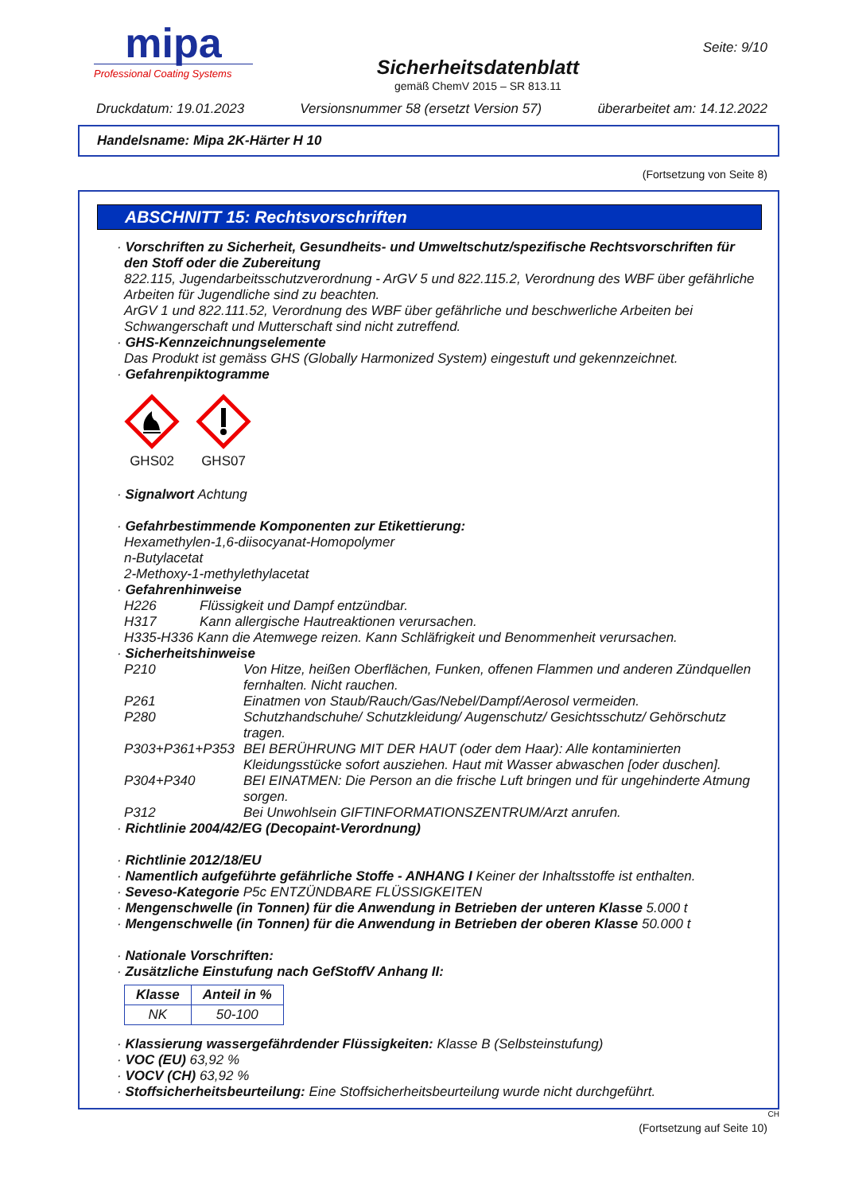mipa
Professional Coating Systems
Sicherheitsdatenblatt
gemäß ChemV 2015 – SR 813.11
Seite: 9/10
Druckdatum: 19.01.2023 Versionsnummer 58 (ersetzt Version 57) überarbeitet am: 14.12.2022
Handelsname: Mipa 2K-Härter H 10
(Fortsetzung von Seite 8)
ABSCHNITT 15: Rechtsvorschriften
· Vorschriften zu Sicherheit, Gesundheits- und Umweltschutz/spezifische Rechtsvorschriften für den Stoff oder die Zubereitung
822.115, Jugendarbeitsschutzverordnung - ArGV 5 und 822.115.2, Verordnung des WBF über gefährliche Arbeiten für Jugendliche sind zu beachten.
ArGV 1 und 822.111.52, Verordnung des WBF über gefährliche und beschwerliche Arbeiten bei Schwangerschaft und Mutterschaft sind nicht zutreffend.
· GHS-Kennzeichnungselemente
Das Produkt ist gemäss GHS (Globally Harmonized System) eingestuft und gekennzeichnet.
· Gefahrenpiktogramme
GHS02
GHS07
· Signalwort Achtung
· Gefahrbestimmende Komponenten zur Etikettierung:
Hexamethylen-1,6-diisocyanat-Homopolymer
n-Butylacetat
2-Methoxy-1-methylethylacetat
· Gefahrenhinweise
H226 Flüssigkeit und Dampf entzündbar. H317 Kann allergische Hautreaktionen verursachen.
H335-H336 Kann die Atemwege reizen. Kann Schläfrigkeit und Benommenheit verursachen.
· Sicherheitshinweise
P210 Von Hitze, heißen Oberflächen, Funken, offenen Flammen und anderen Zündquellen fernhalten. Nicht rauchen. P261 Einatmen von Staub/Rauch/Gas/Nebel/Dampf/Aerosol vermeiden. P280 Schutzhandschuhe/ Schutzkleidung/ Augenschutz/ Gesichtsschutz/ Gehörschutz tragen. P303+P361+P353 BEI BERÜHRUNG MIT DER HAUT (oder dem Haar): Alle kontaminierten Kleidungsstücke sofort ausziehen. Haut mit Wasser abwaschen [oder duschen]. P304+P340 BEI EINATMEN: Die Person an die frische Luft bringen und für ungehinderte Atmung sorgen. P312 Bei Unwohlsein GIFTINFORMATIONSZENTRUM/Arzt anrufen.
· Richtlinie 2004/42/EG (Decopaint-Verordnung)
· Richtlinie 2012/18/EU
· Namentlich aufgeführte gefährliche Stoffe - ANHANG I Keiner der Inhaltsstoffe ist enthalten.
· Seveso-Kategorie P5c ENTZÜNDBARE FLÜSSIGKEITEN
· Mengenschwelle (in Tonnen) für die Anwendung in Betrieben der unteren Klasse 5.000 t
· Mengenschwelle (in Tonnen) für die Anwendung in Betrieben der oberen Klasse 50.000 t
· Nationale Vorschriften:
· Zusätzliche Einstufung nach GefStoffV Anhang II:
| Klasse | Anteil in % |
| --- | --- |
| NK | 50-100 |
· Klassierung wassergefährdender Flüssigkeiten: Klasse B (Selbsteinstufung)
· VOC (EU) 63,92 %
· VOCV (CH) 63,92 %
· Stoffsicherheitsbeurteilung: Eine Stoffsicherheitsbeurteilung wurde nicht durchgeführt.
CH
(Fortsetzung auf Seite 10)